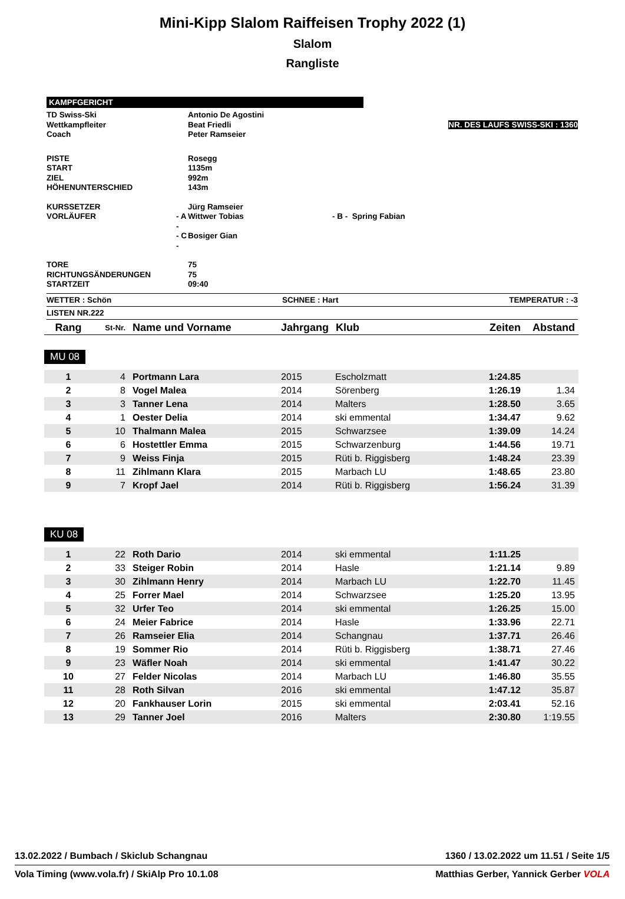Mini-Kipp Slalom Raiffeisen Trophy 2022 (1)
Slalom
Rangliste
KAMPFGERICHT
| TD Swiss-Ski | | Antonio De Agostini | |
| Wettkampfleiter | | Beat Friedli | NR. DES LAUFS SWISS-SKI : 1360 |
| Coach | | Peter Ramseier | |
| PISTE | | Rosegg | |
| START | | 1135m | |
| ZIEL | | 992m | |
| HÖHENUNTERSCHIED | | 143m | |
| KURSSETZER | | Jürg Ramseier | |
| VORLÄUFER | - A - | Wittwer Tobias | - B - Spring Fabian |
| | - C - | Bosiger Gian | |
| TORE | | 75 | |
| RICHTUNGSÄNDERUNGEN | | 75 | |
| STARTZEIT | | 09:40 | |
WETTER : Schön SCHNEE : Hart TEMPERATUR : -3
LISTEN NR.222
| Rang | St-Nr. | Name und Vorname | Jahrgang | Klub | Zeiten | Abstand |
MU 08
| 1 | 4 | Portmann Lara | 2015 | Escholzmatt | 1:24.85 | |
| 2 | 8 | Vogel Malea | 2014 | Sörenberg | 1:26.19 | 1.34 |
| 3 | 3 | Tanner Lena | 2014 | Malters | 1:28.50 | 3.65 |
| 4 | 1 | Oester Delia | 2014 | ski emmental | 1:34.47 | 9.62 |
| 5 | 10 | Thalmann Malea | 2015 | Schwarzsee | 1:39.09 | 14.24 |
| 6 | 6 | Hostettler Emma | 2015 | Schwarzenburg | 1:44.56 | 19.71 |
| 7 | 9 | Weiss Finja | 2015 | Rüti b. Riggisberg | 1:48.24 | 23.39 |
| 8 | 11 | Zihlmann Klara | 2015 | Marbach LU | 1:48.65 | 23.80 |
| 9 | 7 | Kropf Jael | 2014 | Rüti b. Riggisberg | 1:56.24 | 31.39 |
KU 08
| 1 | 22 | Roth Dario | 2014 | ski emmental | 1:11.25 | |
| 2 | 33 | Steiger Robin | 2014 | Hasle | 1:21.14 | 9.89 |
| 3 | 30 | Zihlmann Henry | 2014 | Marbach LU | 1:22.70 | 11.45 |
| 4 | 25 | Forrer Mael | 2014 | Schwarzsee | 1:25.20 | 13.95 |
| 5 | 32 | Urfer Teo | 2014 | ski emmental | 1:26.25 | 15.00 |
| 6 | 24 | Meier Fabrice | 2014 | Hasle | 1:33.96 | 22.71 |
| 7 | 26 | Ramseier Elia | 2014 | Schangnau | 1:37.71 | 26.46 |
| 8 | 19 | Sommer Rio | 2014 | Rüti b. Riggisberg | 1:38.71 | 27.46 |
| 9 | 23 | Wäfler Noah | 2014 | ski emmental | 1:41.47 | 30.22 |
| 10 | 27 | Felder Nicolas | 2014 | Marbach LU | 1:46.80 | 35.55 |
| 11 | 28 | Roth Silvan | 2016 | ski emmental | 1:47.12 | 35.87 |
| 12 | 20 | Fankhauser Lorin | 2015 | ski emmental | 2:03.41 | 52.16 |
| 13 | 29 | Tanner Joel | 2016 | Malters | 2:30.80 | 1:19.55 |
13.02.2022 / Bumbach / Skiclub Schangnau 1360 / 13.02.2022 um 11.51 / Seite 1/5
Vola Timing (www.vola.fr) / SkiAlp Pro 10.1.08 Matthias Gerber, Yannick Gerber VOLA